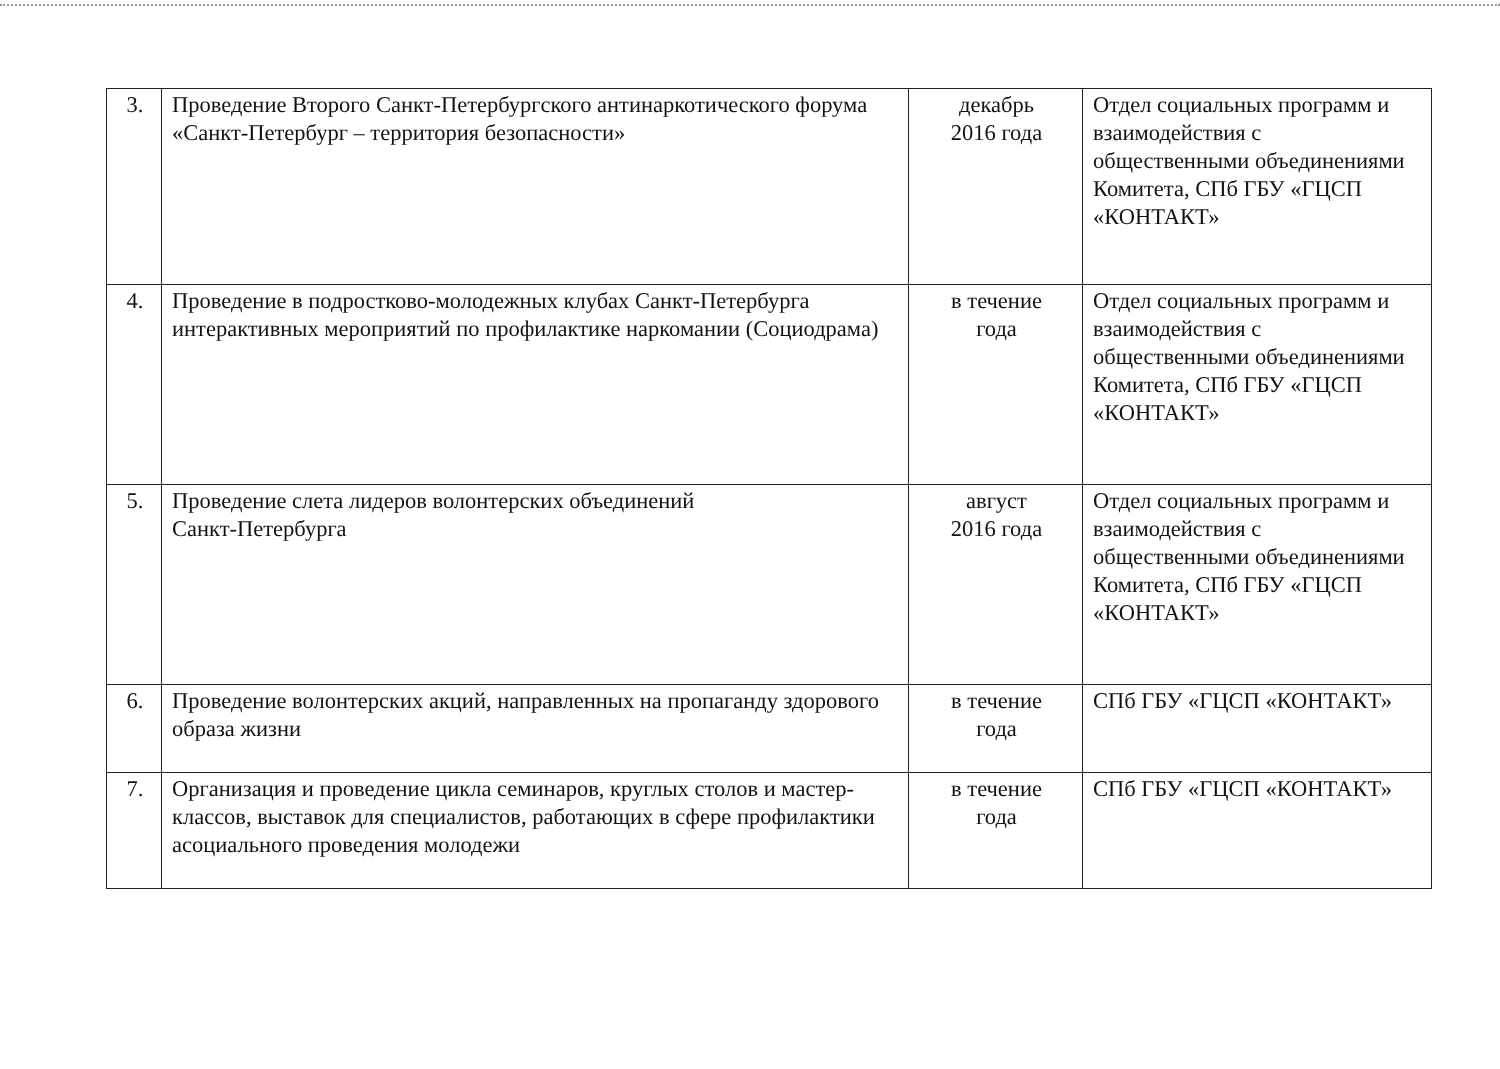| 3. | Проведение Второго Санкт-Петербургского антинаркотического форума «Санкт-Петербург – территория безопасности» | декабрь 2016 года | Отдел социальных программ и взаимодействия с общественными объединениями Комитета, СПб ГБУ «ГЦСП «КОНТАКТ» |
| 4. | Проведение в подростково-молодежных клубах Санкт-Петербурга интерактивных мероприятий по профилактике наркомании (Социодрама) | в течение года | Отдел социальных программ и взаимодействия с общественными объединениями Комитета, СПб ГБУ «ГЦСП «КОНТАКТ» |
| 5. | Проведение слета лидеров волонтерских объединений Санкт-Петербурга | август 2016 года | Отдел социальных программ и взаимодействия с общественными объединениями Комитета, СПб ГБУ «ГЦСП «КОНТАКТ» |
| 6. | Проведение волонтерских акций, направленных на пропаганду здорового образа жизни | в течение года | СПб ГБУ «ГЦСП «КОНТАКТ» |
| 7. | Организация и проведение цикла семинаров, круглых столов и мастер-классов, выставок для специалистов, работающих в сфере профилактики асоциального проведения молодежи | в течение года | СПб ГБУ «ГЦСП «КОНТАКТ» |